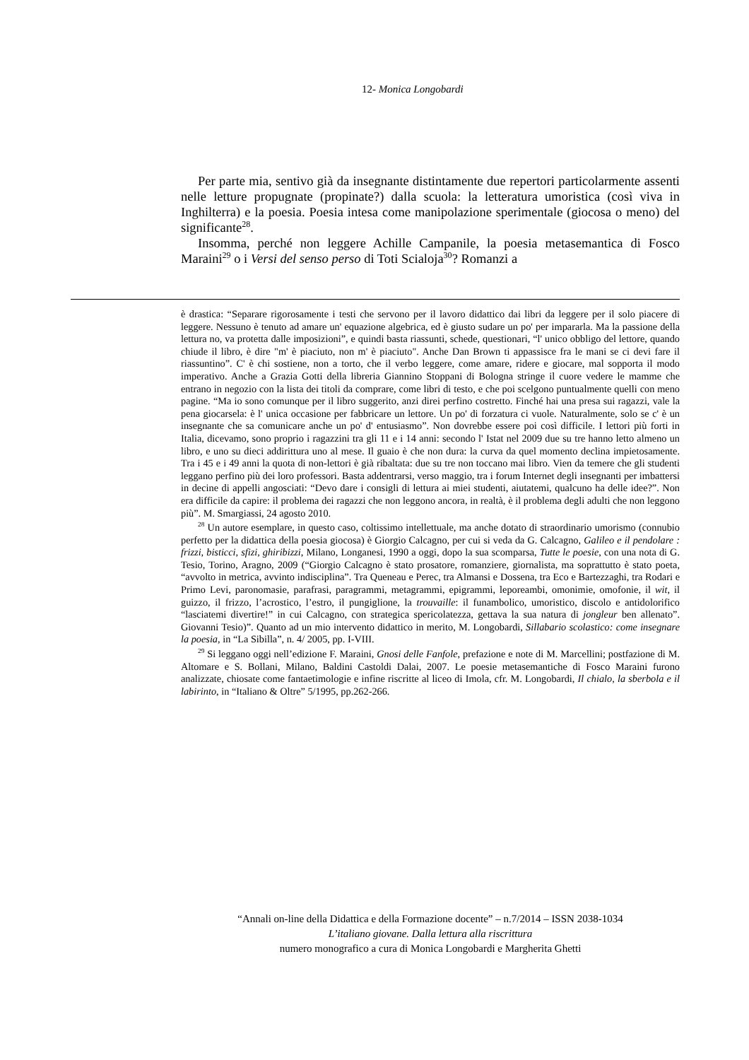12- Monica Longobardi
Per parte mia, sentivo già da insegnante distintamente due repertori particolarmente assenti nelle letture propugnate (propinate?) dalla scuola: la letteratura umoristica (così viva in Inghilterra) e la poesia. Poesia intesa come manipolazione sperimentale (giocosa o meno) del significante<sup>28</sup>.
Insomma, perché non leggere Achille Campanile, la poesia metasemantica di Fosco Maraini<sup>29</sup> o i Versi del senso perso di Toti Scialoja<sup>30</sup>? Romanzi a
è drastica: “Separare rigorosamente i testi che servono per il lavoro didattico dai libri da leggere per il solo piacere di leggere. Nessuno è tenuto ad amare un' equazione algebrica, ed è giusto sudare un po' per impararla. Ma la passione della lettura no, va protetta dalle imposizioni”, e quindi basta riassunti, schede, questionari, “l' unico obbligo del lettore, quando chiude il libro, è dire "m' è piaciuto, non m' è piaciuto". Anche Dan Brown ti appassisce fra le mani se ci devi fare il riassuntino”. C' è chi sostiene, non a torto, che il verbo leggere, come amare, ridere e giocare, mal sopporta il modo imperativo. Anche a Grazia Gotti della libreria Giannino Stoppani di Bologna stringe il cuore vedere le mamme che entrano in negozio con la lista dei titoli da comprare, come libri di testo, e che poi scelgono puntualmente quelli con meno pagine. “Ma io sono comunque per il libro suggerito, anzi direi perfino costretto. Finché hai una presa sui ragazzi, vale la pena giocarsela: è l' unica occasione per fabbricare un lettore. Un po' di forzatura ci vuole. Naturalmente, solo se c' è un insegnante che sa comunicare anche un po' d' entusiasmo”. Non dovrebbe essere poi così difficile. I lettori più forti in Italia, dicevamo, sono proprio i ragazzini tra gli 11 e i 14 anni: secondo l' Istat nel 2009 due su tre hanno letto almeno un libro, e uno su dieci addirittura uno al mese. Il guaio è che non dura: la curva da quel momento declina impietosamente. Tra i 45 e i 49 anni la quota di non-lettori è già ribaltata: due su tre non toccano mai libro. Vien da temere che gli studenti leggano perfino più dei loro professori. Basta addentrarsi, verso maggio, tra i forum Internet degli insegnanti per imbattersi in decine di appelli angosciati: “Devo dare i consigli di lettura ai miei studenti, aiutatemi, qualcuno ha delle idee?”. Non era difficile da capire: il problema dei ragazzi che non leggono ancora, in realtà, è il problema degli adulti che non leggono più”. M. Smargiassi, 24 agosto 2010.
<sup>28</sup> Un autore esemplare, in questo caso, coltissimo intellettuale, ma anche dotato di straordinario umorismo (connubio perfetto per la didattica della poesia giocosa) è Giorgio Calcagno, per cui si veda da G. Calcagno, Galileo e il pendolare : frizzi, bisticci, sfizi, ghiribizzi, Milano, Longanesi, 1990 a oggi, dopo la sua scomparsa, Tutte le poesie, con una nota di G. Tesio, Torino, Aragno, 2009 (“Giorgio Calcagno è stato prosatore, romanziere, giornalista, ma soprattutto è stato poeta, “avvolto in metrica, avvinto indisciplina”. Tra Queneau e Perec, tra Almansi e Dossena, tra Eco e Bartezzaghi, tra Rodari e Primo Levi, paronomasie, parafrasi, paragrammi, metagrammi, epigrammi, leporeambi, omonimie, omofonie, il wit, il guizzo, il frizzo, l’acrostico, l’estro, il pungiglione, la trouvaille: il funambolico, umoristico, discolo e antidolorifico “lasciatemi divertire!” in cui Calcagno, con strategica spericolatezza, gettava la sua natura di jongleur ben allenato”. Giovanni Tesio)”. Quanto ad un mio intervento didattico in merito, M. Longobardi, Sillabario scolastico: come insegnare la poesia, in “La Sibilla”, n. 4/ 2005, pp. I-VIII.
<sup>29</sup> Si leggano oggi nell’edizione F. Maraini, Gnosi delle Fanfole, prefazione e note di M. Marcellini; postfazione di M. Altomare e S. Bollani, Milano, Baldini Castoldi Dalai, 2007. Le poesie metasemantiche di Fosco Maraini furono analizzate, chiosate come fantaetimologie e infine riscritte al liceo di Imola, cfr. M. Longobardi, Il chialo, la sberbola e il labirinto, in “Italiano & Oltre” 5/1995, pp.262-266.
“Annali on-line della Didattica e della Formazione docente” – n.7/2014 – ISSN 2038-1034
L’italiano giovane. Dalla lettura alla riscrittura
numero monografico a cura di Monica Longobardi e Margherita Ghetti